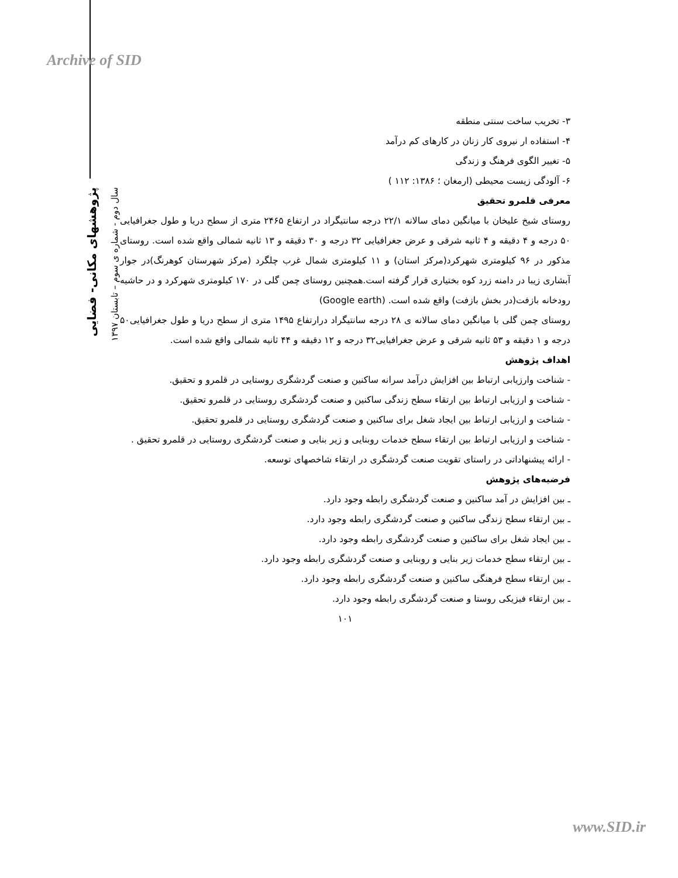Archive of SID
پژوهشهای مکانی- فضایی
سال دوم - شماره ی سوم – تابستان ۱۳۹۷
۳- تخریب ساخت سنتی منطقه
۴- استفاده ار نیروی کار زنان در کارهای کم درآمد
۵- تغییر الگوی فرهنگ و زندگی
۶- آلودگی زیست محیطی (ارمغان ؛ ۱۳۸۶: ۱۱۲ )
معرفی قلمرو تحقیق
روستای شیخ علیخان با میانگین دمای سالانه ۲۲/۱ درجه سانتیگراد در ارتفاع ۲۴۶۵ متری از سطح دریا و طول جغرافیایی ۵۰ درجه و ۴ دقیقه و ۴ ثانیه شرقی و عرض جغرافیایی ۳۲ درجه و ۳۰ دقیقه و ۱۳ ثانیه شمالی واقع شده است. روستای مذکور در ۹۶ کیلومتری شهرکرد(مرکز استان) و ۱۱ کیلومتری شمال غرب چلگرد (مرکز شهرستان کوهرنگ)در جوار آبشاری زیبا در دامنه زرد کوه بختیاری قرار گرفته است.همچنین روستای چمن گلی در ۱۷۰ کیلومتری شهرکرد و در حاشیه رودخانه بازفت(در بخش بازفت) واقع شده است. (Google earth)
روستای چمن گلی با میانگین دمای سالانه ی ۲۸ درجه سانتیگراد درارتفاع ۱۴۹۵ متری از سطح دریا و طول جغرافیایی۵۰ درجه و ۱ دقیقه و ۵۳ ثانیه شرقی و عرض جغرافیایی۳۲ درجه و ۱۲ دقیقه و ۴۴ ثانیه شمالی واقع شده است.
اهداف پژوهش
- شناخت وارزیابی ارتباط بین افزایش درآمد سرانه ساکنین و صنعت گردشگری روستایی در قلمرو و تحقیق.
- شناخت و ارزیابی ارتباط بین ارتقاء سطح زندگی ساکنین و صنعت گردشگری روستایی در قلمرو تحقیق.
- شناخت و ارزیابی ارتباط بین ایجاد شغل برای ساکنین و صنعت گردشگری روستایی در قلمرو تحقیق.
- شناخت و ارزیابی ارتباط بین ارتقاء سطح خدمات روبنایی و زیر بنایی و صنعت گردشگری روستایی در قلمرو تحقیق .
- ارائه پیشنهاداتی در راستای تقویت صنعت گردشگری در ارتقاء شاخصهای توسعه.
فرضیه‌های پژوهش
ـ بین افزایش در آمد ساکنین و صنعت گردشگری رابطه وجود دارد.
ـ بین ارتقاء سطح زندگی ساکنین و صنعت گردشگری رابطه وجود دارد.
ـ بین ایجاد شغل برای ساکنین و صنعت گردشگری رابطه وجود دارد.
ـ بین ارتقاء سطح خدمات زیر بنایی و روبنایی و صنعت گردشگری رابطه وجود دارد.
ـ بین ارتقاء سطح فرهنگی ساکنین و صنعت گردشگری رابطه وجود دارد.
ـ بین ارتقاء فیزیکی روستا و صنعت گردشگری رابطه وجود دارد.
۱۰۱
www.SID.ir